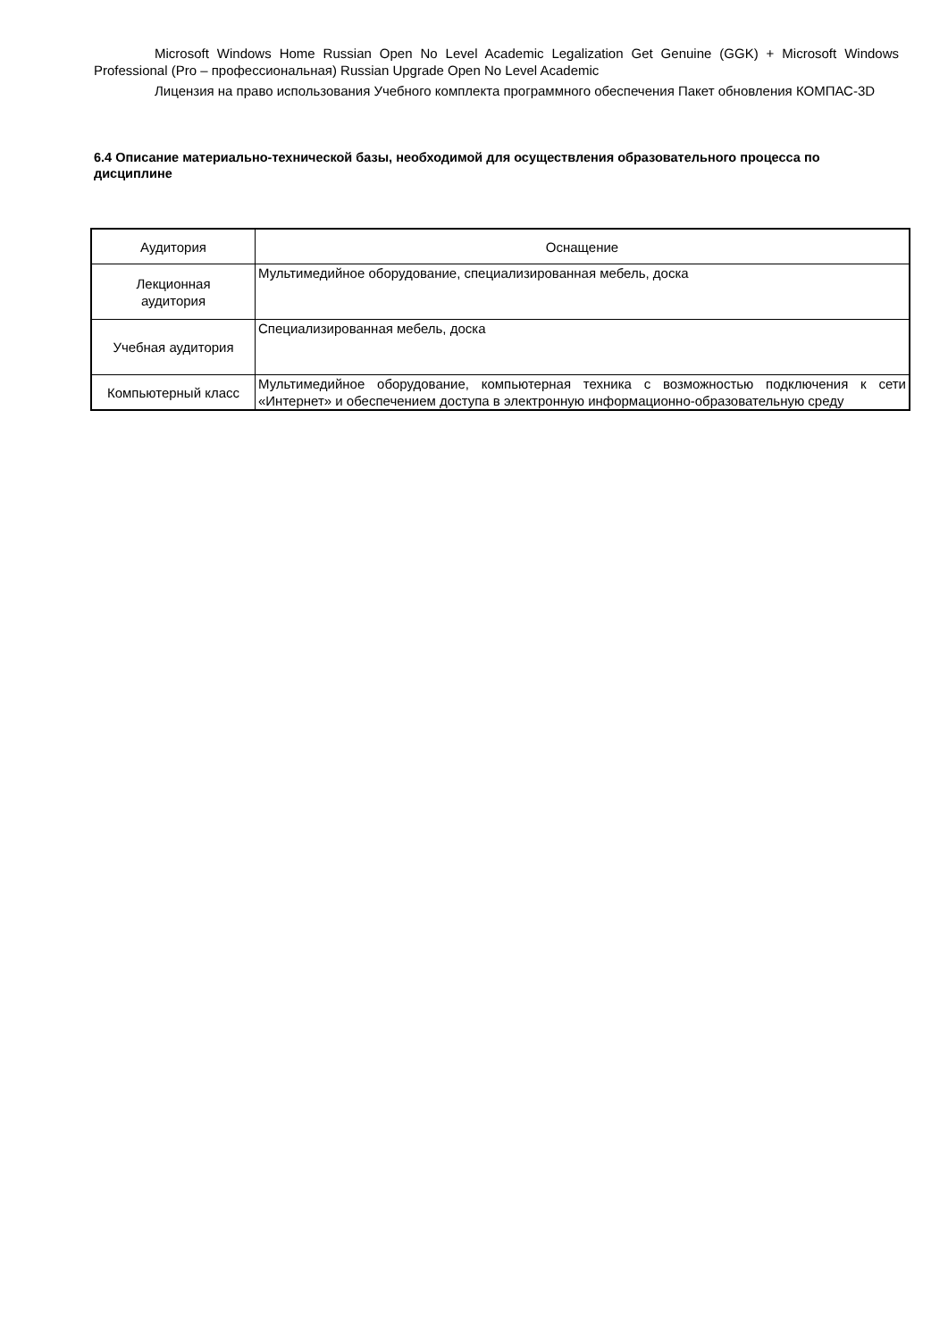Microsoft Windows Home Russian Open No Level Academic Legalization Get Genuine (GGK) + Microsoft Windows Professional (Pro – профессиональная) Russian Upgrade Open No Level Academic
Лицензия на право использования Учебного комплекта программного обеспечения Пакет обновления КОМПАС-3D
6.4 Описание материально-технической базы, необходимой для осуществления образовательного процесса по дисциплине
| Аудитория | Оснащение |
| --- | --- |
| Лекционная аудитория | Мультимедийное оборудование, специализированная мебель, доска |
| Учебная аудитория | Специализированная мебель, доска |
| Компьютерный класс | Мультимедийное оборудование, компьютерная техника с возможностью подключения к сети «Интернет» и обеспечением доступа в электронную информационно-образовательную среду |